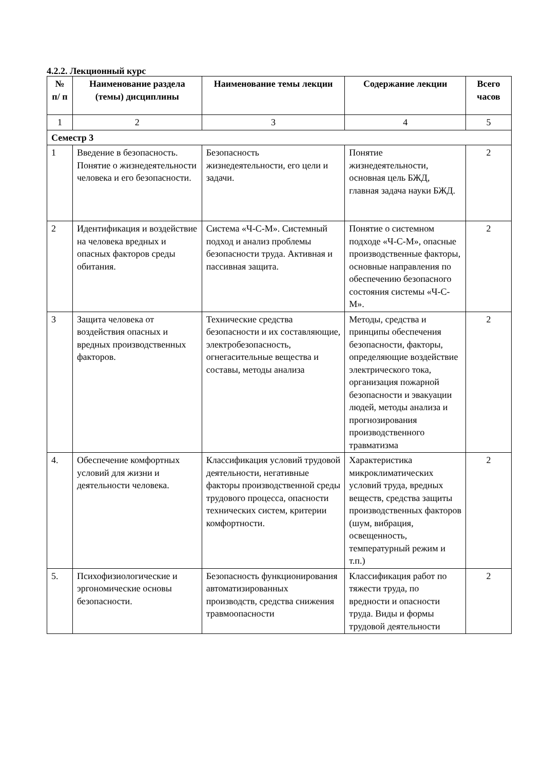4.2.2. Лекционный курс
| № п/ п | Наименование раздела (темы) дисциплины | Наименование темы лекции | Содержание лекции | Всего часов |
| --- | --- | --- | --- | --- |
| 1 | 2 | 3 | 4 | 5 |
| Семестр 3 | | | | |
| 1 | Введение в безопасность. Понятие о жизнедеятельности человека и его безопасности. | Безопасность жизнедеятельности, его цели и задачи. | Понятие жизнедеятельности, основная цель БЖД, главная задача науки БЖД. | 2 |
| 2 | Идентификация и воздействие на человека вредных и опасных факторов среды обитания. | Система «Ч-С-М». Системный подход и анализ проблемы безопасности труда. Активная и пассивная защита. | Понятие о системном подходе «Ч-С-М», опасные производственные факторы, основные направления по обеспечению безопасного состояния системы «Ч-С-М». | 2 |
| 3 | Защита человека от воздействия опасных и вредных производственных факторов. | Технические средства безопасности и их составляющие, электробезопасность, огнегасительные вещества и составы, методы анализа | Методы, средства и принципы обеспечения безопасности, факторы, определяющие воздействие электрического тока, организация пожарной безопасности и эвакуации людей, методы анализа и прогнозирования производственного травматизма | 2 |
| 4. | Обеспечение комфортных условий для жизни и деятельности человека. | Классификация условий трудовой деятельности, негативные факторы производственной среды трудового процесса, опасности технических систем, критерии комфортности. | Характеристика микроклиматических условий труда, вредных веществ, средства защиты производственных факторов (шум, вибрация, освещенность, температурный режим и т.п.) | 2 |
| 5. | Психофизиологические и эргономические основы безопасности. | Безопасность функционирования автоматизированных производств, средства снижения травмоопасности | Классификация работ по тяжести труда, по вредности и опасности труда. Виды и формы трудовой деятельности | 2 |